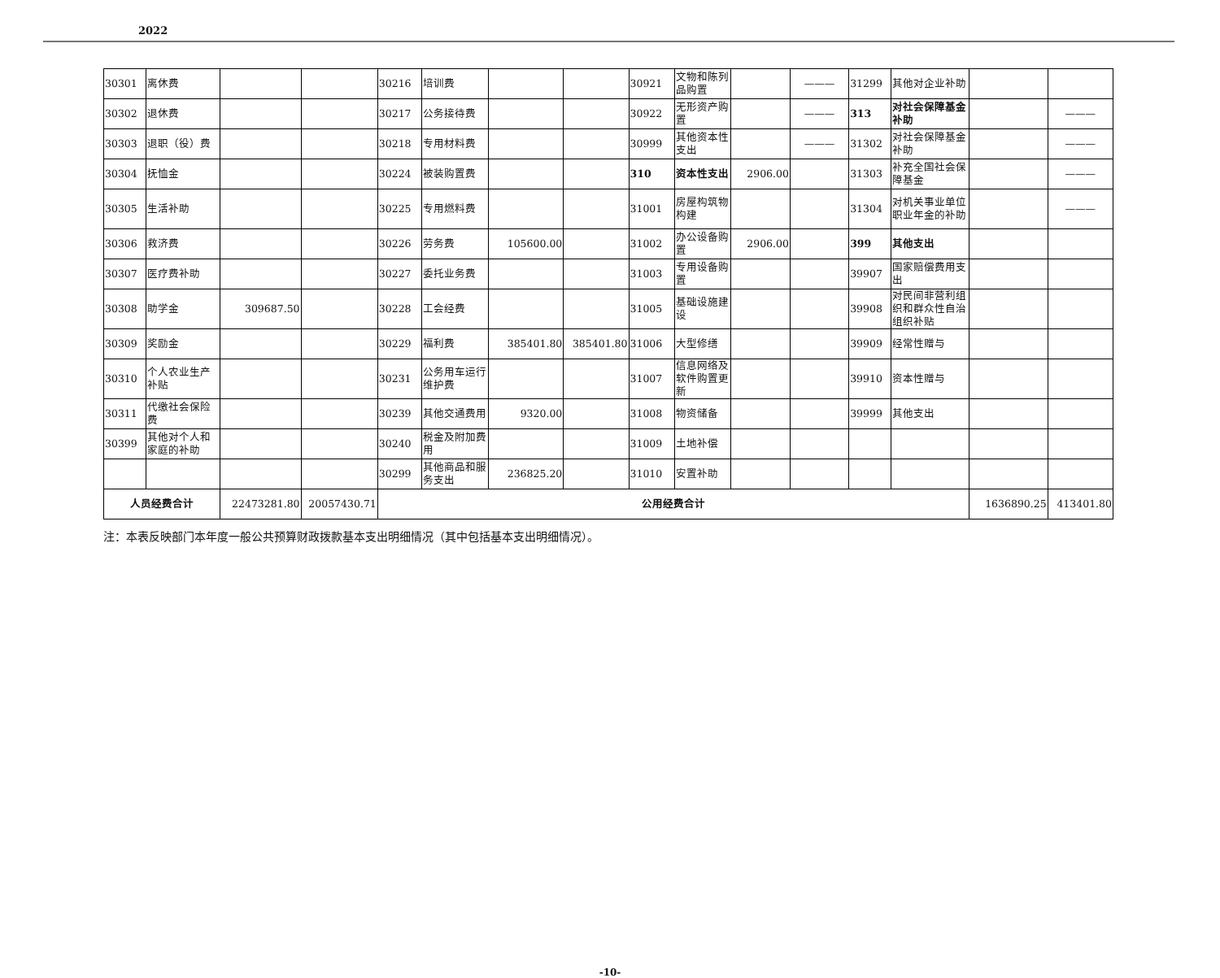2022
| 30301 | 离休费 | | | 30216 | 培训费 | | | 30921 | 文物和陈列品购置 | | ——— | 31299 | 其他对企业补助 | | |
| 30302 | 退休费 | | | 30217 | 公务接待费 | | | 30922 | 无形资产购置 | | ——— | 313 | 对社会保障基金补助 | | ——— |
| 30303 | 退职（役）费 | | | 30218 | 专用材料费 | | | 30999 | 其他资本性支出 | | ——— | 31302 | 对社会保障基金补助 | | ——— |
| 30304 | 抚恤金 | | | 30224 | 被装购置费 | | | 310 | 资本性支出 | 2906.00 | | 31303 | 补充全国社会保障基金 | | ——— |
| 30305 | 生活补助 | | | 30225 | 专用燃料费 | | | 31001 | 房屋构筑物构建 | | | 31304 | 对机关事业单位职业年金的补助 | | ——— |
| 30306 | 救济费 | | | 30226 | 劳务费 | 105600.00 | | 31002 | 办公设备购置 | 2906.00 | | 399 | 其他支出 | | |
| 30307 | 医疗费补助 | | | 30227 | 委托业务费 | | | 31003 | 专用设备购置 | | | 39907 | 国家赔偿费用支出 | | |
| 30308 | 助学金 | 309687.50 | | 30228 | 工会经费 | | | 31005 | 基础设施建设 | | | 39908 | 对民间非营利组织和群众性自治组织补贴 | | |
| 30309 | 奖励金 | | | 30229 | 福利费 | 385401.80 | 385401.80 | 31006 | 大型修缮 | | | 39909 | 经常性赠与 | | |
| 30310 | 个人农业生产补贴 | | | 30231 | 公务用车运行维护费 | | | 31007 | 信息网络及软件购置更新 | | | 39910 | 资本性赠与 | | |
| 30311 | 代缴社会保险费 | | | 30239 | 其他交通费用 | 9320.00 | | 31008 | 物资储备 | | | 39999 | 其他支出 | | |
| 30399 | 其他对个人和家庭的补助 | | | 30240 | 税金及附加费用 | | | 31009 | 土地补偿 | | | | | | |
| | | | | 30299 | 其他商品和服务支出 | 236825.20 | | 31010 | 安置补助 | | | | | | |
| 人员经费合计 | | 22473281.80 | 20057430.71 | 公用经费合计 | | | | | | | | | | 1636890.25 | 413401.80 |
注：本表反映部门本年度一般公共预算财政拨款基本支出明细情况（其中包括基本支出明细情况）。
-10-